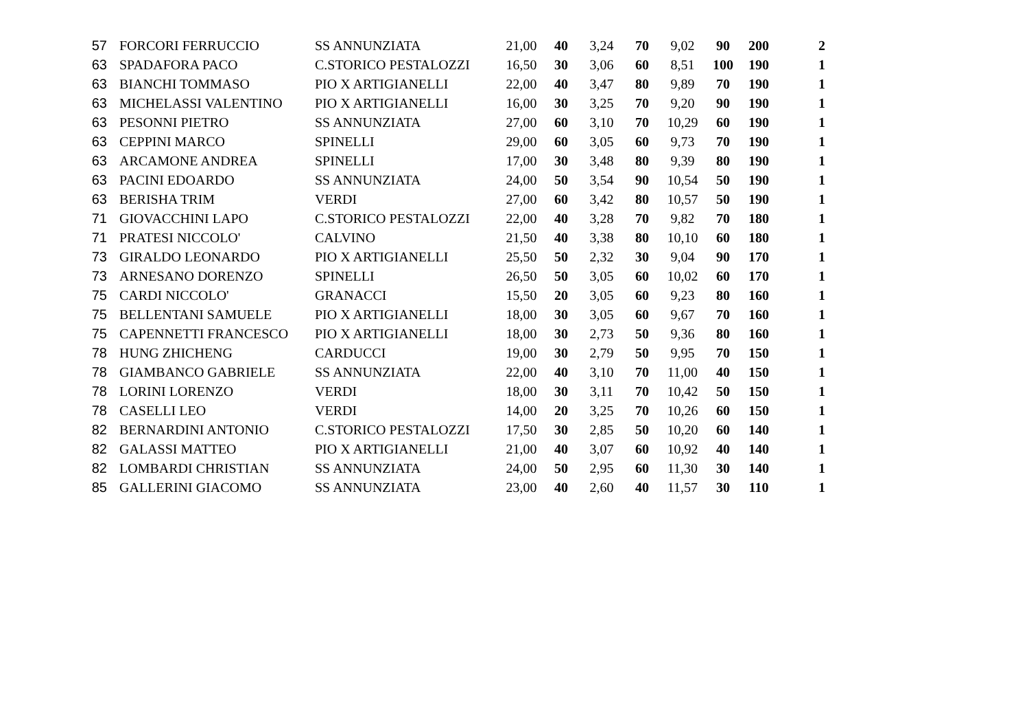| 57 | FORCORI FERRUCCIO | SS ANNUNZIATA | 21,00 | 40 | 3,24 | 70 | 9,02 | 90 | 200 | 2 |
| 63 | SPADAFORA PACO | C.STORICO PESTALOZZI | 16,50 | 30 | 3,06 | 60 | 8,51 | 100 | 190 | 1 |
| 63 | BIANCHI TOMMASO | PIO X ARTIGIANELLI | 22,00 | 40 | 3,47 | 80 | 9,89 | 70 | 190 | 1 |
| 63 | MICHELASSI VALENTINO | PIO X ARTIGIANELLI | 16,00 | 30 | 3,25 | 70 | 9,20 | 90 | 190 | 1 |
| 63 | PESONNI PIETRO | SS ANNUNZIATA | 27,00 | 60 | 3,10 | 70 | 10,29 | 60 | 190 | 1 |
| 63 | CEPPINI MARCO | SPINELLI | 29,00 | 60 | 3,05 | 60 | 9,73 | 70 | 190 | 1 |
| 63 | ARCAMONE ANDREA | SPINELLI | 17,00 | 30 | 3,48 | 80 | 9,39 | 80 | 190 | 1 |
| 63 | PACINI EDOARDO | SS ANNUNZIATA | 24,00 | 50 | 3,54 | 90 | 10,54 | 50 | 190 | 1 |
| 63 | BERISHA TRIM | VERDI | 27,00 | 60 | 3,42 | 80 | 10,57 | 50 | 190 | 1 |
| 71 | GIOVACCHINI LAPO | C.STORICO PESTALOZZI | 22,00 | 40 | 3,28 | 70 | 9,82 | 70 | 180 | 1 |
| 71 | PRATESI NICCOLO' | CALVINO | 21,50 | 40 | 3,38 | 80 | 10,10 | 60 | 180 | 1 |
| 73 | GIRALDO LEONARDO | PIO X ARTIGIANELLI | 25,50 | 50 | 2,32 | 30 | 9,04 | 90 | 170 | 1 |
| 73 | ARNESANO DORENZO | SPINELLI | 26,50 | 50 | 3,05 | 60 | 10,02 | 60 | 170 | 1 |
| 75 | CARDI NICCOLO' | GRANACCI | 15,50 | 20 | 3,05 | 60 | 9,23 | 80 | 160 | 1 |
| 75 | BELLENTANI SAMUELE | PIO X ARTIGIANELLI | 18,00 | 30 | 3,05 | 60 | 9,67 | 70 | 160 | 1 |
| 75 | CAPENNETTI FRANCESCO | PIO X ARTIGIANELLI | 18,00 | 30 | 2,73 | 50 | 9,36 | 80 | 160 | 1 |
| 78 | HUNG ZHICHENG | CARDUCCI | 19,00 | 30 | 2,79 | 50 | 9,95 | 70 | 150 | 1 |
| 78 | GIAMBANCO GABRIELE | SS ANNUNZIATA | 22,00 | 40 | 3,10 | 70 | 11,00 | 40 | 150 | 1 |
| 78 | LORINI LORENZO | VERDI | 18,00 | 30 | 3,11 | 70 | 10,42 | 50 | 150 | 1 |
| 78 | CASELLI LEO | VERDI | 14,00 | 20 | 3,25 | 70 | 10,26 | 60 | 150 | 1 |
| 82 | BERNARDINI ANTONIO | C.STORICO PESTALOZZI | 17,50 | 30 | 2,85 | 50 | 10,20 | 60 | 140 | 1 |
| 82 | GALASSI MATTEO | PIO X ARTIGIANELLI | 21,00 | 40 | 3,07 | 60 | 10,92 | 40 | 140 | 1 |
| 82 | LOMBARDI CHRISTIAN | SS ANNUNZIATA | 24,00 | 50 | 2,95 | 60 | 11,30 | 30 | 140 | 1 |
| 85 | GALLERINI GIACOMO | SS ANNUNZIATA | 23,00 | 40 | 2,60 | 40 | 11,57 | 30 | 110 | 1 |